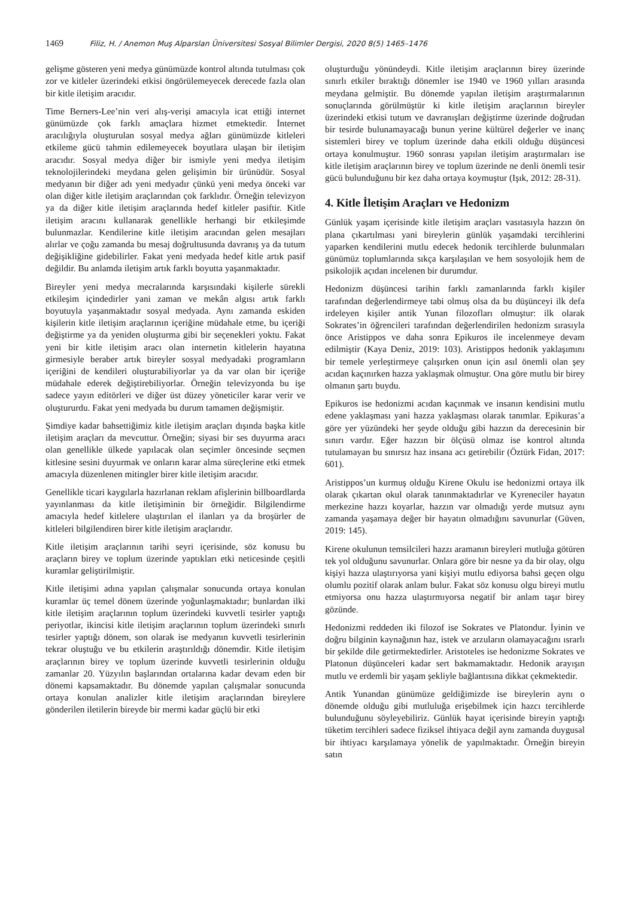1469 Filiz, H. / Anemon Muş Alparslan Üniversitesi Sosyal Bilimler Dergisi, 2020 8(5) 1465–1476
gelişme gösteren yeni medya günümüzde kontrol altında tutulması çok zor ve kitleler üzerindeki etkisi öngörülemeyecek derecede fazla olan bir kitle iletişim aracıdır.
Time Berners-Lee’nin veri alış-verişi amacıyla icat ettiği internet günümüzde çok farklı amaçlara hizmet etmektedir. İnternet aracılığıyla oluşturulan sosyal medya ağları günümüzde kitleleri etkileme gücü tahmin edilemeyecek boyutlara ulaşan bir iletişim aracıdır. Sosyal medya diğer bir ismiyle yeni medya iletişim teknolojilerindeki meydana gelen gelişimin bir ürünüdür. Sosyal medyanın bir diğer adı yeni medyadır çünkü yeni medya önceki var olan diğer kitle iletişim araçlarından çok farklıdır. Örneğin televizyon ya da diğer kitle iletişim araçlarında hedef kitleler pasiftir. Kitle iletişim aracını kullanarak genellikle herhangi bir etkileşimde bulunmazlar. Kendilerine kitle iletişim aracından gelen mesajları alırlar ve çoğu zamanda bu mesaj doğrultusunda davranış ya da tutum değişikliğine gidebilirler. Fakat yeni medyada hedef kitle artık pasif değildir. Bu anlamda iletişim artık farklı boyutta yaşanmaktadır.
Bireyler yeni medya mecralarında karşısındaki kişilerle sürekli etkileşim içindedirler yani zaman ve mekân algısı artık farklı boyutuyla yaşanmaktadır sosyal medyada. Aynı zamanda eskiden kişilerin kitle iletişim araçlarının içeriğine müdahale etme, bu içeriği değiştirme ya da yeniden oluşturma gibi bir seçenekleri yoktu. Fakat yeni bir kitle iletişim aracı olan internetin kitlelerin hayatına girmesiyle beraber artık bireyler sosyal medyadaki programların içeriğini de kendileri oluşturabiliyorlar ya da var olan bir içeriğe müdahale ederek değiştirebiliyorlar. Örneğin televizyonda bu işe sadece yayın editörleri ve diğer üst düzey yöneticiler karar verir ve oluştururdu. Fakat yeni medyada bu durum tamamen değişmiştir.
Şimdiye kadar bahsettiğimiz kitle iletişim araçları dışında başka kitle iletişim araçları da mevcuttur. Örneğin; siyasi bir ses duyurma aracı olan genellikle ülkede yapılacak olan seçimler öncesinde seçmen kitlesine sesini duyurmak ve onların karar alma süreçlerine etki etmek amacıyla düzenlenen mitingler birer kitle iletişim aracıdır.
Genellikle ticari kaygılarla hazırlanan reklam afişlerinin billboardlarda yayınlanması da kitle iletişiminin bir örneğidir. Bilgilendirme amacıyla hedef kitlelere ulaştırılan el ilanları ya da broşürler de kitleleri bilgilendiren birer kitle iletişim araçlarıdır.
Kitle iletişim araçlarının tarihi seyri içerisinde, söz konusu bu araçların birey ve toplum üzerinde yaptıkları etki neticesinde çeşitli kuramlar geliştirilmiştir.
Kitle iletişimi adına yapılan çalışmalar sonucunda ortaya konulan kuramlar üç temel dönem üzerinde yoğunlaşmaktadır; bunlardan ilki kitle iletişim araçlarının toplum üzerindeki kuvvetli tesirler yaptığı periyotlar, ikincisi kitle iletişim araçlarının toplum üzerindeki sınırlı tesirler yaptığı dönem, son olarak ise medyanın kuvvetli tesirlerinin tekrar oluştuğu ve bu etkilerin araştırıldığı dönemdir. Kitle iletişim araçlarının birey ve toplum üzerinde kuvvetli tesirlerinin olduğu zamanlar 20. Yüzyılın başlarından ortalarına kadar devam eden bir dönemi kapsamaktadır. Bu dönemde yapılan çalışmalar sonucunda ortaya konulan analizler kitle iletişim araçlarından bireylere gönderilen iletilerin bireyde bir mermi kadar güçlü bir etki
oluşturduğu yönündeydi. Kitle iletişim araçlarının birey üzerinde sınırlı etkiler bıraktığı dönemler ise 1940 ve 1960 yılları arasında meydana gelmiştir. Bu dönemde yapılan iletişim araştırmalarının sonuçlarında görülmüştür ki kitle iletişim araçlarının bireyler üzerindeki etkisi tutum ve davranışları değiştirme üzerinde doğrudan bir tesirde bulunamayacağı bunun yerine kültürel değerler ve inanç sistemleri birey ve toplum üzerinde daha etkili olduğu düşüncesi ortaya konulmuştur. 1960 sonrası yapılan iletişim araştırmaları ise kitle iletişim araçlarının birey ve toplum üzerinde ne denli önemli tesir gücü bulunduğunu bir kez daha ortaya koymuştur (Işık, 2012: 28-31).
4. Kitle İletişim Araçları ve Hedonizm
Günlük yaşam içerisinde kitle iletişim araçları vasıtasıyla hazzın ön plana çıkartılması yani bireylerin günlük yaşamdaki tercihlerini yaparken kendilerini mutlu edecek hedonik tercihlerde bulunmaları günümüz toplumlarında sıkça karşılaşılan ve hem sosyolojik hem de psikolojik açıdan incelenen bir durumdur.
Hedonizm düşüncesi tarihin farklı zamanlarında farklı kişiler tarafından değerlendirmeye tabi olmuş olsa da bu düşünceyi ilk defa irdeleyen kişiler antik Yunan filozofları olmuştur: ilk olarak Sokrates’in öğrencileri tarafından değerlendirilen hedonizm sırasıyla önce Aristippos ve daha sonra Epikuros ile incelenmeye devam edilmiştir (Kaya Deniz, 2019: 103). Aristippos hedonik yaklaşımını bir temele yerleştirmeye çalışırken onun için asıl önemli olan şey acıdan kaçınırken hazza yaklaşmak olmuştur. Ona göre mutlu bir birey olmanın şartı buydu.
Epikuros ise hedonizmi acıdan kaçınmak ve insanın kendisini mutlu edene yaklaşması yani hazza yaklaşması olarak tanımlar. Epikuras’a göre yer yüzündeki her şeyde olduğu gibi hazzın da derecesinin bir sınırı vardır. Eğer hazzın bir ölçüsü olmaz ise kontrol altında tutulamayan bu sınırsız haz insana acı getirebilir (Öztürk Fidan, 2017: 601).
Aristippos’un kurmuş olduğu Kirene Okulu ise hedonizmi ortaya ilk olarak çıkartan okul olarak tanınmaktadırlar ve Kyreneciler hayatın merkezine hazzı koyarlar, hazzın var olmadığı yerde mutsuz aynı zamanda yaşamaya değer bir hayatın olmadığını savunurlar (Güven, 2019: 145).
Kirene okulunun temsilcileri hazzı aramanın bireyleri mutluğa götüren tek yol olduğunu savunurlar. Onlara göre bir nesne ya da bir olay, olgu kişiyi hazza ulaştırıyorsa yani kişiyi mutlu ediyorsa bahsi geçen olgu olumlu pozitif olarak anlam bulur. Fakat söz konusu olgu bireyi mutlu etmiyorsa onu hazza ulaştırmıyorsa negatif bir anlam taşır birey gözünde.
Hedonizmi reddeden iki filozof ise Sokrates ve Platondur. İyinin ve doğru bilginin kaynağının haz, istek ve arzuların olamayacağını ısrarlı bir şekilde dile getirmektedirler. Aristoteles ise hedonizme Sokrates ve Platonun düşünceleri kadar sert bakmamaktadır. Hedonik arayışın mutlu ve erdemli bir yaşam şekliyle bağlantısına dikkat çekmektedir.
Antik Yunandan günümüze geldiğimizde ise bireylerin aynı o dönemde olduğu gibi mutluluğa erişebilmek için hazcı tercihlerde bulunduğunu söyleyebiliriz. Günlük hayat içerisinde bireyin yaptığı tüketim tercihleri sadece fiziksel ihtiyaca değil aynı zamanda duygusal bir ihtiyacı karşılamaya yönelik de yapılmaktadır. Örneğin bireyin satın